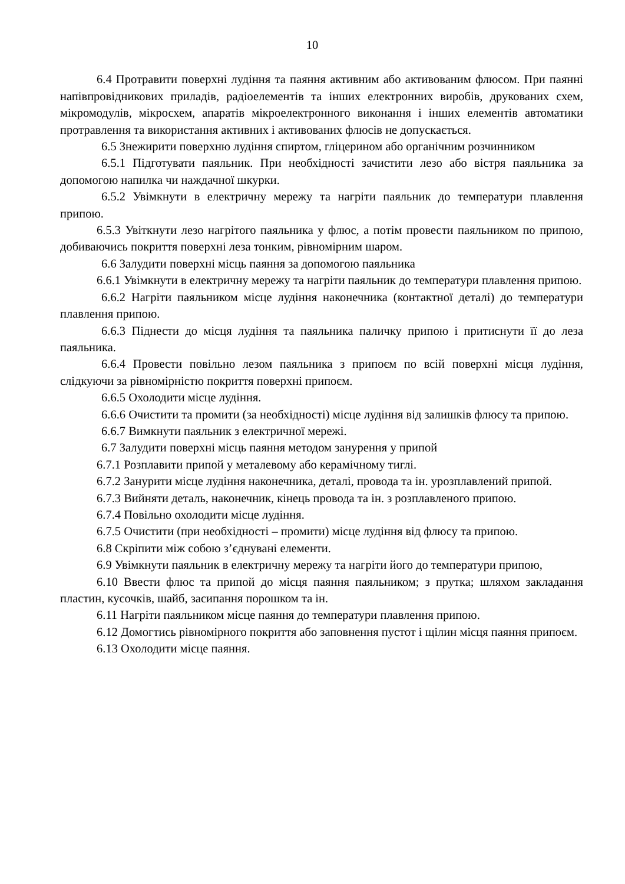10
6.4 Протравити поверхні лудіння та паяння активним або активованим флюсом. При паянні напівпровідникових приладів, радіоелементів та інших електронних виробів, друкованих схем, мікромодулів, мікросхем, апаратів мікроелектронного виконання і інших елементів автоматики протравлення та використання активних і активованих флюсів не допускається.
6.5 Знежирити поверхню лудіння спиртом, гліцерином або органічним розчинником
6.5.1 Підготувати паяльник. При необхідності зачистити лезо або вістря паяльника за допомогою напилка чи наждачної шкурки.
6.5.2 Увімкнути в електричну мережу та нагріти паяльник до температури плавлення припою.
6.5.3 Увіткнути лезо нагрітого паяльника у флюс, а потім провести паяльником по припою, добиваючись покриття поверхні леза тонким, рівномірним шаром.
6.6 Залудити поверхні місць паяння за допомогою паяльника
6.6.1 Увімкнути в електричну мережу та нагріти паяльник до температури плавлення припою.
6.6.2 Нагріти паяльником місце лудіння наконечника (контактної деталі) до температури плавлення припою.
6.6.3 Піднести до місця лудіння та паяльника паличку припою і притиснути її до леза паяльника.
6.6.4 Провести повільно лезом паяльника з припоєм по всій поверхні місця лудіння, слідкуючи за рівномірністю покриття поверхні припоєм.
6.6.5 Охолодити місце лудіння.
6.6.6 Очистити та промити (за необхідності) місце лудіння від залишків флюсу та припою.
6.6.7 Вимкнути паяльник з електричної мережі.
6.7 Залудити поверхні місць паяння методом занурення у припой
6.7.1 Розплавити припой у металевому або керамічному тиглі.
6.7.2 Занурити місце лудіння наконечника, деталі, провода та ін. урозплавлений припой.
6.7.3 Вийняти деталь, наконечник, кінець провода та ін. з розплавленого припою.
6.7.4 Повільно охолодити місце лудіння.
6.7.5 Очистити (при необхідності – промити) місце лудіння від флюсу та припою.
6.8 Скріпити між собою з’єднувані елементи.
6.9 Увімкнути паяльник в електричну мережу та нагріти його до температури припою,
6.10 Ввести флюс та припой до місця паяння паяльником; з прутка; шляхом закладання пластин, кусочків, шайб, засипання порошком та ін.
6.11 Нагріти паяльником місце паяння до температури плавлення припою.
6.12 Домогтись рівномірного покриття або заповнення пустот і щілин місця паяння припоєм.
6.13 Охолодити місце паяння.